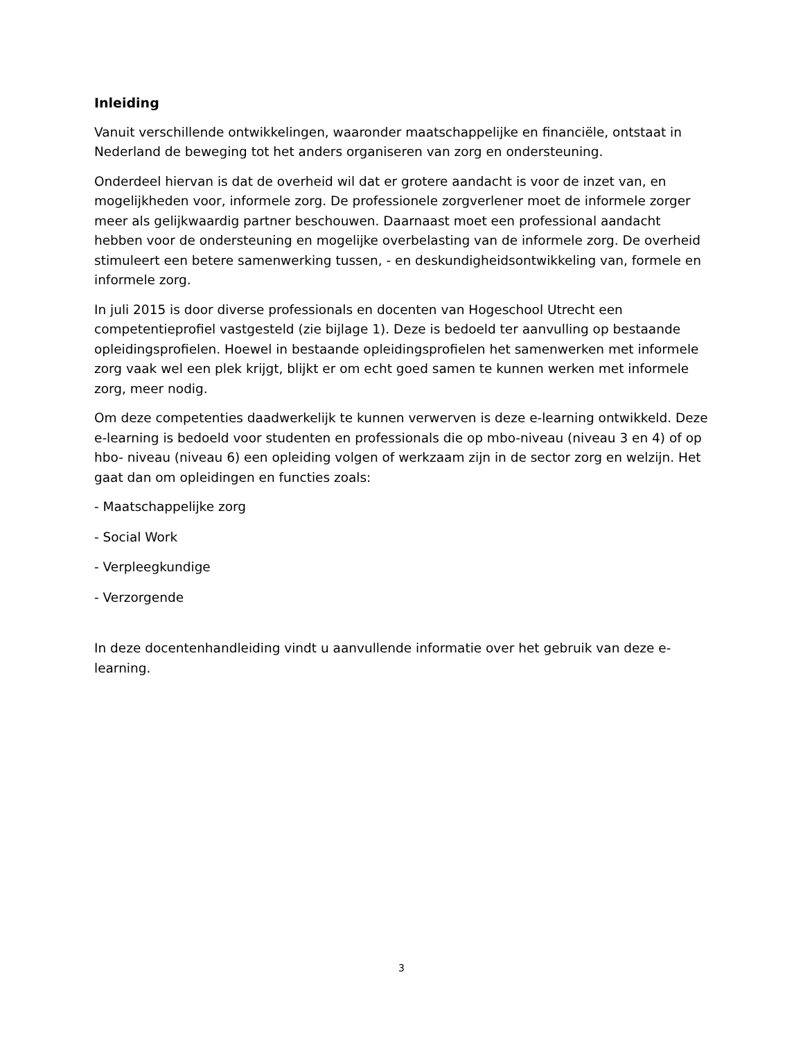Inleiding
Vanuit verschillende ontwikkelingen, waaronder maatschappelijke en financiële, ontstaat in Nederland de beweging tot het anders organiseren van zorg en ondersteuning.
Onderdeel hiervan is dat de overheid wil dat er grotere aandacht is voor de inzet van, en mogelijkheden voor, informele zorg. De professionele zorgverlener moet de informele zorger meer als gelijkwaardig partner beschouwen. Daarnaast moet een professional aandacht hebben voor de ondersteuning en mogelijke overbelasting van de informele zorg. De overheid stimuleert een betere samenwerking tussen, - en deskundigheidsontwikkeling van, formele en informele zorg.
In juli 2015 is door diverse professionals en docenten van Hogeschool Utrecht een competentieprofiel vastgesteld (zie bijlage 1). Deze is bedoeld ter aanvulling op bestaande opleidingsprofielen. Hoewel in bestaande opleidingsprofielen het samenwerken met informele zorg vaak wel een plek krijgt, blijkt er om echt goed samen te kunnen werken met informele zorg, meer nodig.
Om deze competenties daadwerkelijk te kunnen verwerven is deze e-learning ontwikkeld. Deze e-learning is bedoeld voor studenten en professionals die op mbo-niveau (niveau 3 en 4) of op hbo- niveau (niveau 6) een opleiding volgen of werkzaam zijn in de sector zorg en welzijn. Het gaat dan om opleidingen en functies zoals:
- Maatschappelijke zorg
- Social Work
- Verpleegkundige
- Verzorgende
In deze docentenhandleiding vindt u aanvullende informatie over het gebruik van deze e-learning.
3